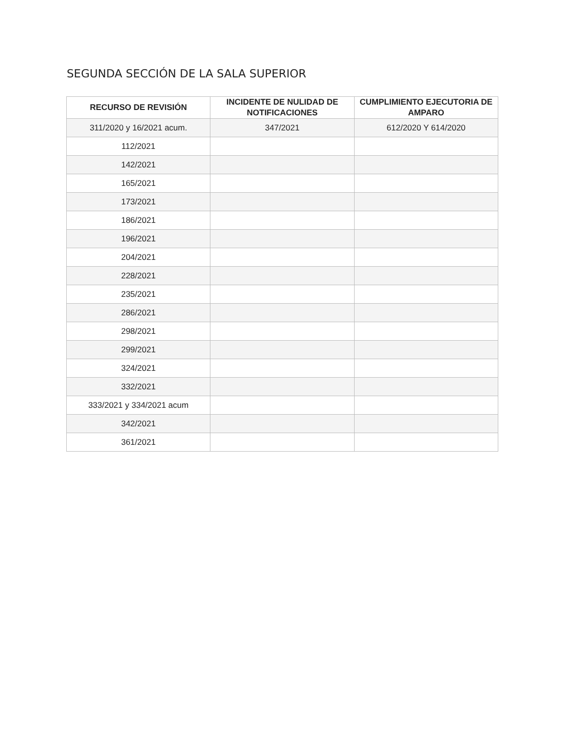SEGUNDA SECCIÓN DE LA SALA SUPERIOR
| RECURSO DE REVISIÓN | INCIDENTE DE NULIDAD DE NOTIFICACIONES | CUMPLIMIENTO EJECUTORIA DE AMPARO |
| --- | --- | --- |
| 311/2020 y 16/2021 acum. | 347/2021 | 612/2020 Y 614/2020 |
| 112/2021 | | |
| 142/2021 | | |
| 165/2021 | | |
| 173/2021 | | |
| 186/2021 | | |
| 196/2021 | | |
| 204/2021 | | |
| 228/2021 | | |
| 235/2021 | | |
| 286/2021 | | |
| 298/2021 | | |
| 299/2021 | | |
| 324/2021 | | |
| 332/2021 | | |
| 333/2021 y 334/2021 acum | | |
| 342/2021 | | |
| 361/2021 | | |